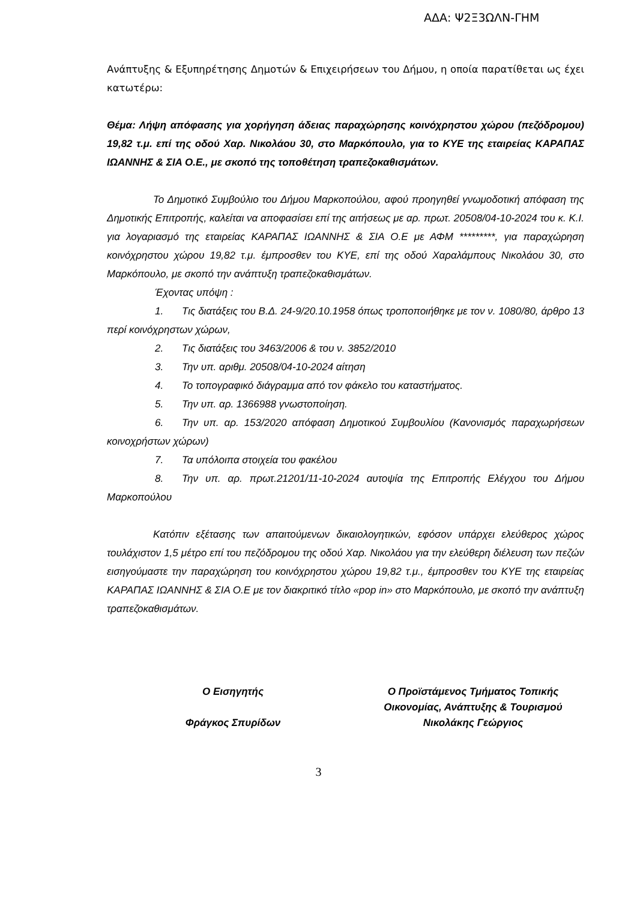ΑΔΑ: Ψ2Ξ3ΩΛΝ-ΓΗΜ
Ανάπτυξης & Εξυπηρέτησης Δημοτών & Επιχειρήσεων του Δήμου, η οποία παρατίθεται ως έχει κατωτέρω:
Θέμα: Λήψη απόφασης για χορήγηση άδειας παραχώρησης κοινόχρηστου χώρου (πεζόδρομου) 19,82 τ.μ. επί της οδού Χαρ. Νικολάου 30, στο Μαρκόπουλο, για το ΚΥΕ της εταιρείας ΚΑΡΑΠΑΣ ΙΩΑΝΝΗΣ & ΣΙΑ Ο.Ε., με σκοπό της τοποθέτηση τραπεζοκαθισμάτων.
Το Δημοτικό Συμβούλιο του Δήμου Μαρκοπούλου, αφού προηγηθεί γνωμοδοτική απόφαση της Δημοτικής Επιτροπής, καλείται να αποφασίσει επί της αιτήσεως με αρ. πρωτ. 20508/04-10-2024 του κ. Κ.Ι. για λογαριασμό της εταιρείας ΚΑΡΑΠΑΣ ΙΩΑΝΝΗΣ & ΣΙΑ Ο.Ε με ΑΦΜ *********, για παραχώρηση κοινόχρηστου χώρου 19,82 τ.μ. έμπροσθεν του ΚΥΕ, επί της οδού Χαραλάμπους Νικολάου 30, στο Μαρκόπουλο, με σκοπό την ανάπτυξη τραπεζοκαθισμάτων.
Έχοντας υπόψη :
1. Τις διατάξεις του Β.Δ. 24-9/20.10.1958 όπως τροποποιήθηκε με τον ν. 1080/80, άρθρο 13 περί κοινόχρηστων χώρων,
2. Τις διατάξεις του 3463/2006 & του ν. 3852/2010
3. Την υπ. αριθμ. 20508/04-10-2024 αίτηση
4. Το τοπογραφικό διάγραμμα από τον φάκελο του καταστήματος.
5. Την υπ. αρ. 1366988 γνωστοποίηση.
6. Την υπ. αρ. 153/2020 απόφαση Δημοτικού Συμβουλίου (Κανονισμός παραχωρήσεων κοινοχρήστων χώρων)
7. Τα υπόλοιπα στοιχεία του φακέλου
8. Την υπ. αρ. πρωτ.21201/11-10-2024 αυτοψία της Επιτροπής Ελέγχου του Δήμου Μαρκοπούλου
Κατόπιν εξέτασης των απαιτούμενων δικαιολογητικών, εφόσον υπάρχει ελεύθερος χώρος τουλάχιστον 1,5 μέτρο επί του πεζόδρομου της οδού Χαρ. Νικολάου για την ελεύθερη διέλευση των πεζών εισηγούμαστε την παραχώρηση του κοινόχρηστου χώρου 19,82 τ.μ., έμπροσθεν του ΚΥΕ της εταιρείας ΚΑΡΑΠΑΣ ΙΩΑΝΝΗΣ & ΣΙΑ Ο.Ε με τον διακριτικό τίτλο «pop in» στο Μαρκόπουλο, με σκοπό την ανάπτυξη τραπεζοκαθισμάτων.
Ο Εισηγητής
Φράγκος Σπυρίδων
Ο Προϊστάμενος Τμήματος Τοπικής Οικονομίας, Ανάπτυξης & Τουρισμού
Νικολάκης Γεώργιος
3